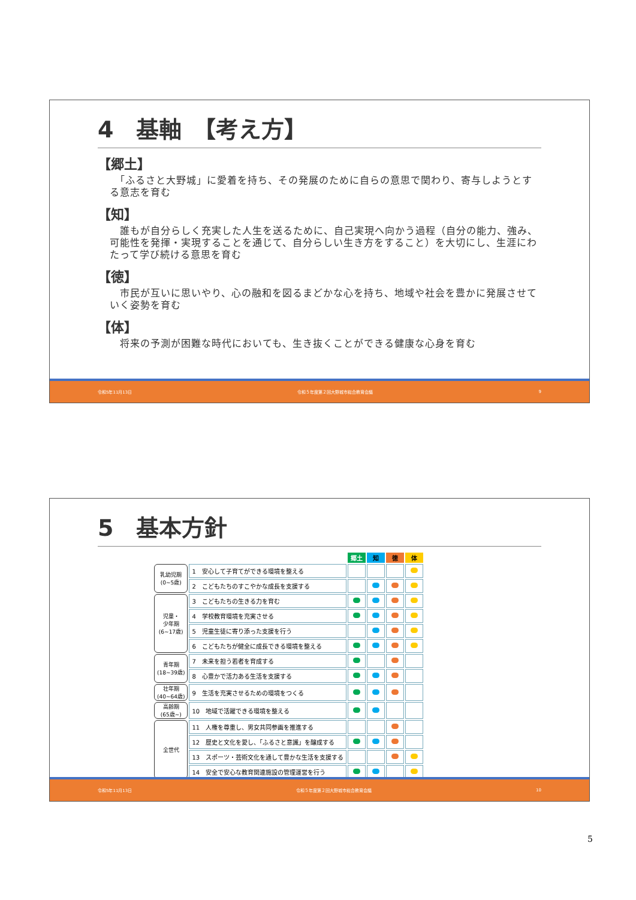4　基軸　【考え方】
【郷土】
　「ふるさと大野城」に愛着を持ち、その発展のために自らの意思で関わり、寄与しようとする意志を育む
【知】
　誰もが自分らしく充実した人生を送るために、自己実現へ向かう過程（自分の能力、強み、可能性を発揮・実現することを通じて、自分らしい生き方をすること）を大切にし、生涯にわたって学び続ける意思を育む
【徳】
　市民が互いに思いやり、心の融和を図るまどかな心を持ち、地域や社会を豊かに発展させていく姿勢を育む
【体】
　将来の予測が困難な時代においても、生き抜くことができる健康な心身を育む
令和5年11月13日 令和５年度第２回大野城市総合教育会議 9
5　基本方針
| | | 郷土 | 知 | 徳 | 体 |
| --- | --- | --- | --- | --- | --- |
| 乳幼児期 (0~5歳) | 1 安心して子育てができる環境を整える | | | | |
| | 2 こどもたちのすこやかな成長を支援する | | | | |
| 児童・ 少年期 (6~17歳) | 3 こどもたちの生きる力を育む | | | | |
| | 4 学校教育環境を充実させる | | | | |
| | 5 児童生徒に寄り添った支援を行う | | | | |
| | 6 こどもたちが健全に成長できる環境を整える | | | | |
| 青年期 (18~39歳) | 7 未来を担う若者を育成する | | | | |
| | 8 心豊かで活力ある生活を支援する | | | | |
| 壮年期 (40~64歳) | 9 生活を充実させるための環境をつくる | | | | |
| 高齢期 (65歳~) | 10 地域で活躍できる環境を整える | | | | |
| 全世代 | 11 人権を尊重し、男女共同参画を推進する | | | | |
| | 12 歴史と文化を愛し、「ふるさと意識」を醸成する | | | | |
| | 13 スポーツ・芸術文化を通して豊かな生活を支援する | | | | |
| | 14 安全で安心な教育関連施設の管理運営を行う | | | | |
令和5年11月13日 令和５年度第２回大野城市総合教育会議 10
5